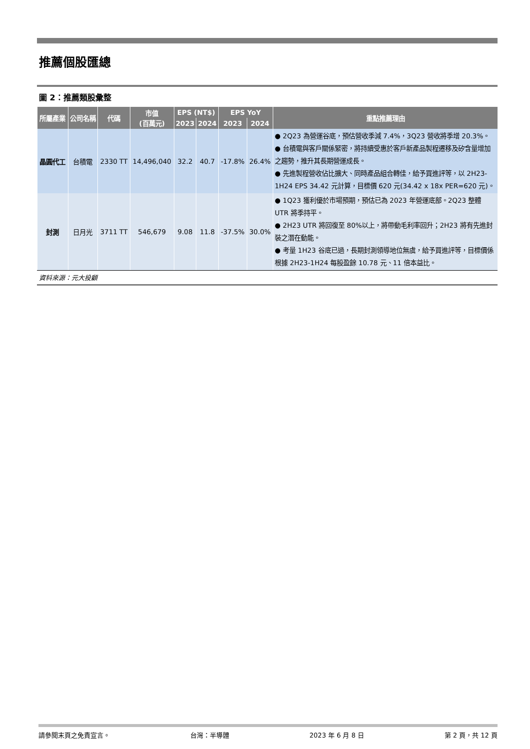推薦個股匯總
圖 2：推薦類股彙整
| 所屬產業 | 公司名稱 | 代碼 | 市值 (百萬元) | EPS (NT$) | | EPS YoY | | 重點推薦理由 |
| --- | --- | --- | --- | --- | --- | --- | --- | --- |
| | | | | 2023 | 2024 | 2023 | 2024 | |
| 晶圓代工 | 台積電 | 2330 TT | 14,496,040 | 32.2 | 40.7 | -17.8% | 26.4% | ● 2Q23 為營運谷底，預估營收季減 7.4%，3Q23 營收將季增 20.3%。 ● 台積電與客戶關係緊密，將持續受惠於客戶新產品製程遷移及矽含量增加之趨勢，推升其長期營運成長。 ● 先進製程營收佔比擴大、同時產品組合轉佳，給予買進評等，以 2H23-1H24 EPS 34.42 元計算，目標價 620 元(34.42 x 18x PER=620 元)。 |
| 封測 | 日月光 | 3711 TT | 546,679 | 9.08 | 11.8 | -37.5% | 30.0% | ● 1Q23 獲利優於市場預期，預估已為 2023 年營運底部。2Q23 整體 UTR 將季持平。 ● 2H23 UTR 將回復至 80%以上，將帶動毛利率回升；2H23 將有先進封裝之潛在動能。 ● 考量 1H23 谷底已過，長期封測領導地位無虞，給予買進評等，目標價係根據 2H23-1H24 每股盈餘 10.78 元、11 倍本益比。 |
資料來源：元大投顧
請參閱末頁之免責宣言。 台灣：半導體 2023 年 6 月 8 日 第 2 頁，共 12 頁